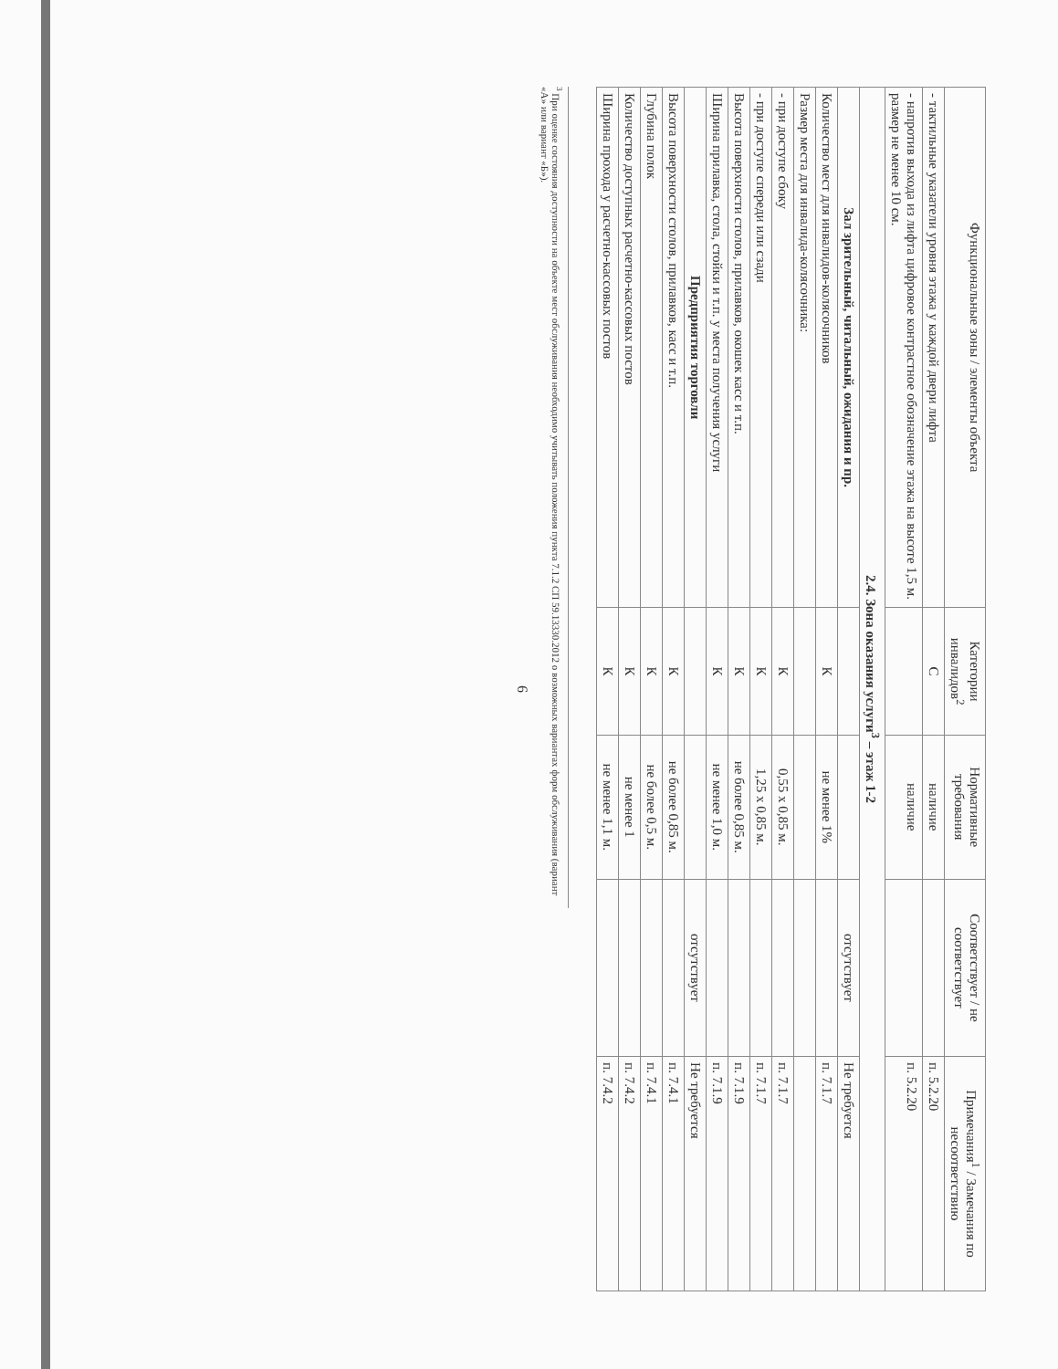| Функциональные зоны / элементы объекта | Категории инвалидов<sup>2</sup> | Нормативные требования | Соответствует / не соответствует | Примечания<sup>1</sup> / Замечания по несоответствию |
| --- | --- | --- | --- | --- |
| - тактильные указатели уровня этажа у каждой двери лифта | С | наличие | | п. 5.2.20 |
| - напротив выхода из лифта цифровое контрастное обозначение этажа на высоте 1,5 м. размер не менее 10 см. | | наличие | | п. 5.2.20 |
| 2.4. Зона оказания услуги<sup>3</sup> – этаж 1-2 | | | | |
| Зал зрительный, читальный, ожидания и пр. | | | отсутствует | Не требуется |
| Количество мест для инвалидов-колясочников | К | не менее 1% | | п. 7.1.7 |
| Размер места для инвалида-колясочника: | | | | |
| - при доступе сбоку | К | 0,55 х 0,85 м. | | п. 7.1.7 |
| - при доступе спереди или сзади | К | 1,25 х 0,85 м. | | п. 7.1.7 |
| Высота поверхности столов, прилавков, окошек касс и т.п. | К | не более 0,85 м. | | п. 7.1.9 |
| Ширина прилавка, стола, стойки и т.п. у места получения услуги | К | не менее 1,0 м. | | п. 7.1.9 |
| Предприятия торговли | | | отсутствует | Не требуется |
| Высота поверхности столов, прилавков, касс и т.п. | К | не более 0,85 м. | | п. 7.4.1 |
| Глубина полок | К | не более 0,5 м. | | п. 7.4.1 |
| Количество доступных расчетно-кассовых постов | К | не менее 1 | | п. 7.4.2 |
| Ширина прохода у расчетно-кассовых постов | К | не менее 1,1 м. | | п. 7.4.2 |
<sup>3</sup> При оценке состояния доступности на объекте мест обслуживания необходимо учитывать положения пункта 7.1.2 СП 59.13330.2012 о возможных вариантах форм обслуживания (вариант «А» или вариант «Б»).
6